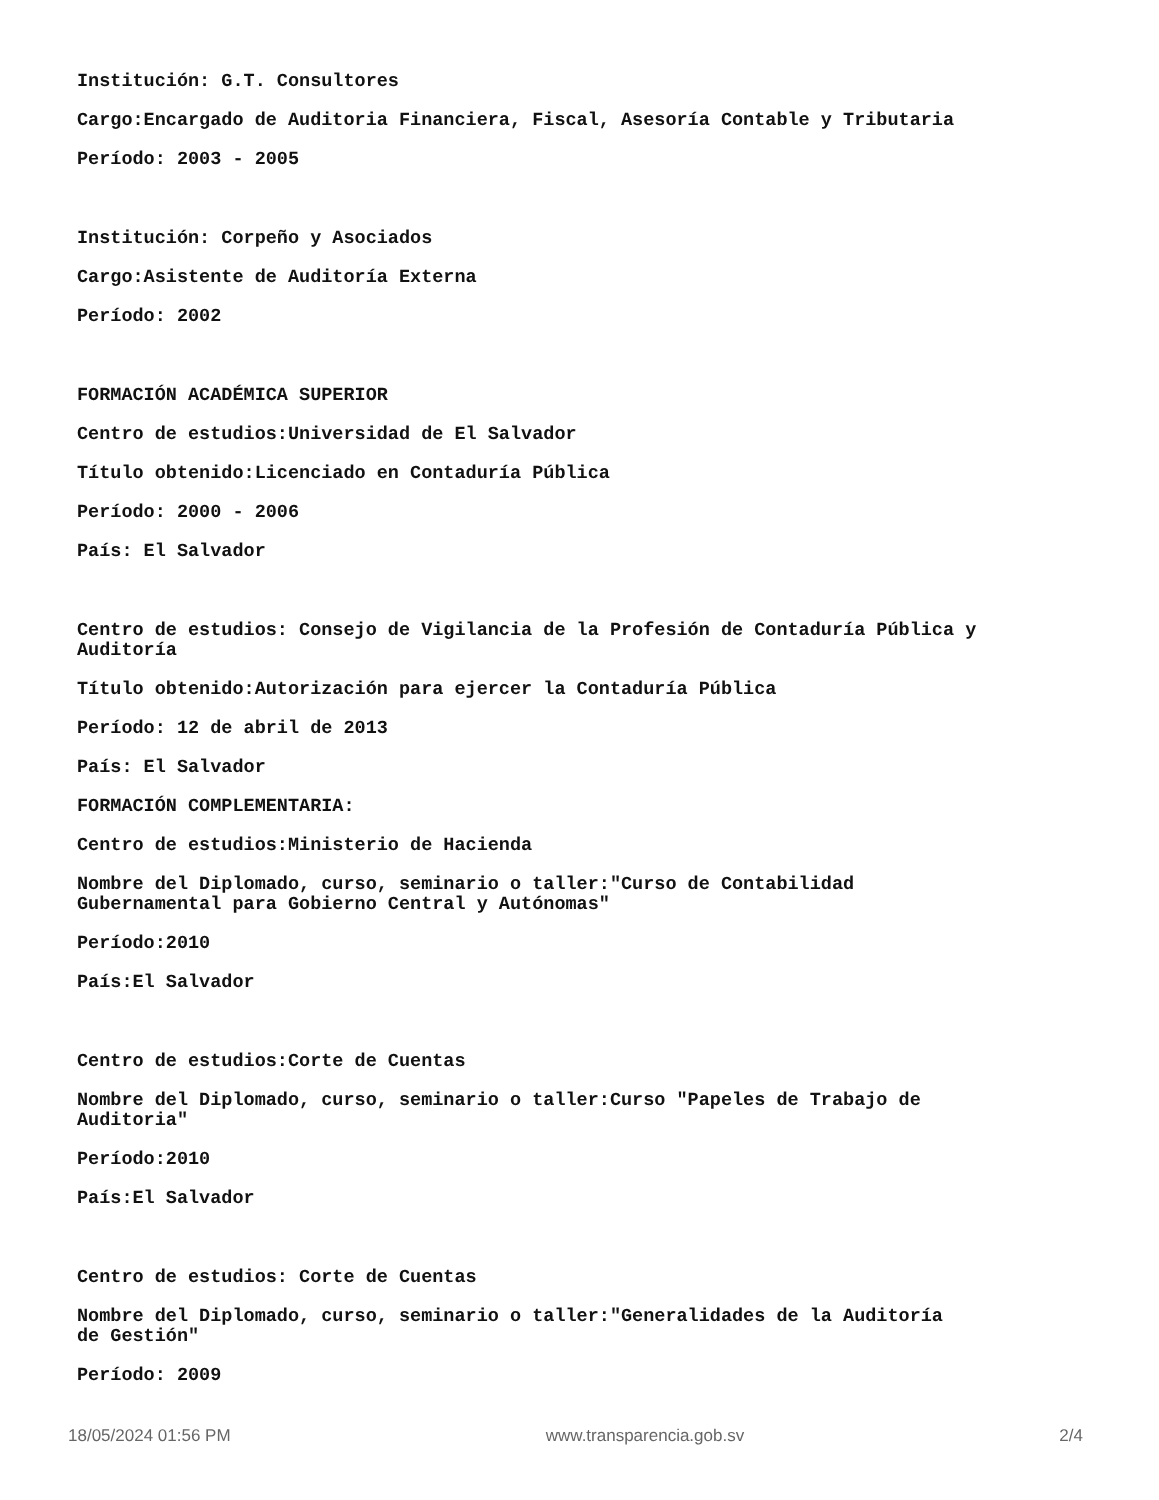Institución: G.T. Consultores
Cargo:Encargado de Auditoria Financiera, Fiscal, Asesoría Contable y Tributaria
Período: 2003 - 2005
Institución: Corpeño y Asociados
Cargo:Asistente de Auditoría Externa
Período: 2002
FORMACIÓN ACADÉMICA SUPERIOR
Centro de estudios:Universidad de El Salvador
Título obtenido:Licenciado en Contaduría Pública
Período: 2000 - 2006
País: El Salvador
Centro de estudios: Consejo de Vigilancia de la Profesión de Contaduría Pública y Auditoría
Título obtenido:Autorización para ejercer la Contaduría Pública
Período: 12 de abril de 2013
País: El Salvador
FORMACIÓN COMPLEMENTARIA:
Centro de estudios:Ministerio de Hacienda
Nombre del Diplomado, curso, seminario o taller:"Curso de Contabilidad
Gubernamental para Gobierno Central y Autónomas"
Período:2010
País:El Salvador
Centro de estudios:Corte de Cuentas
Nombre del Diplomado, curso, seminario o taller:Curso "Papeles de Trabajo de
Auditoria"
Período:2010
País:El Salvador
Centro de estudios: Corte de Cuentas
Nombre del Diplomado, curso, seminario o taller:"Generalidades de la Auditoría
de Gestión"
Período: 2009
18/05/2024 01:56 PM www.transparencia.gob.sv 2/4